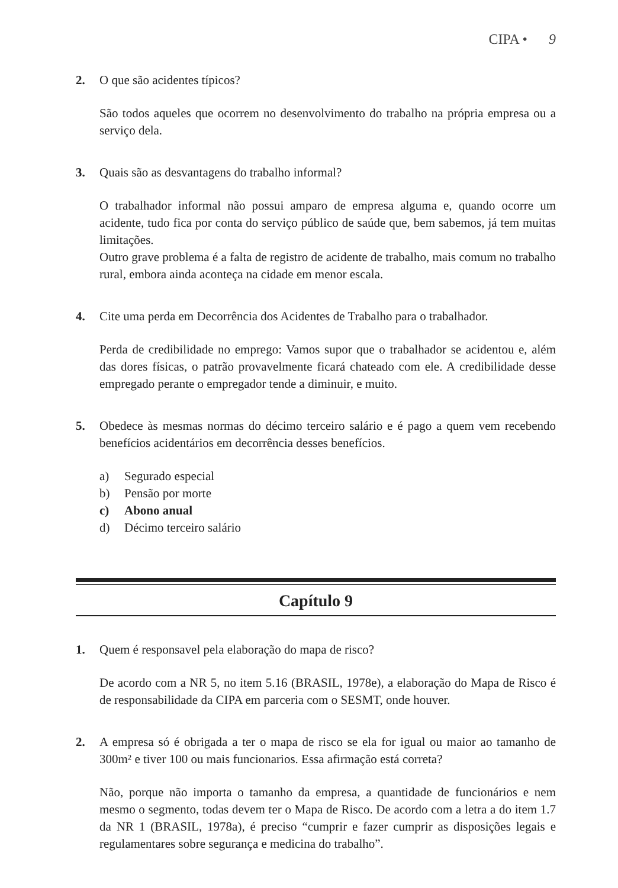CIPA • 9
2. O que são acidentes típicos?
São todos aqueles que ocorrem no desenvolvimento do trabalho na própria empresa ou a serviço dela.
3. Quais são as desvantagens do trabalho informal?
O trabalhador informal não possui amparo de empresa alguma e, quando ocorre um acidente, tudo fica por conta do serviço público de saúde que, bem sabemos, já tem muitas limitações.
Outro grave problema é a falta de registro de acidente de trabalho, mais comum no trabalho rural, embora ainda aconteça na cidade em menor escala.
4. Cite uma perda em Decorrência dos Acidentes de Trabalho para o trabalhador.
Perda de credibilidade no emprego: Vamos supor que o trabalhador se acidentou e, além das dores físicas, o patrão provavelmente ficará chateado com ele. A credibilidade desse empregado perante o empregador tende a diminuir, e muito.
5. Obedece às mesmas normas do décimo terceiro salário e é pago a quem vem recebendo benefícios acidentários em decorrência desses benefícios.
a) Segurado especial
b) Pensão por morte
c) Abono anual
d) Décimo terceiro salário
Capítulo 9
1. Quem é responsavel pela elaboração do mapa de risco?
De acordo com a NR 5, no item 5.16 (BRASIL, 1978e), a elaboração do Mapa de Risco é de responsabilidade da CIPA em parceria com o SESMT, onde houver.
2. A empresa só é obrigada a ter o mapa de risco se ela for igual ou maior ao tamanho de 300m² e tiver 100 ou mais funcionarios. Essa afirmação está correta?
Não, porque não importa o tamanho da empresa, a quantidade de funcionários e nem mesmo o segmento, todas devem ter o Mapa de Risco. De acordo com a letra a do item 1.7 da NR 1 (BRASIL, 1978a), é preciso “cumprir e fazer cumprir as disposições legais e regulamentares sobre segurança e medicina do trabalho”.